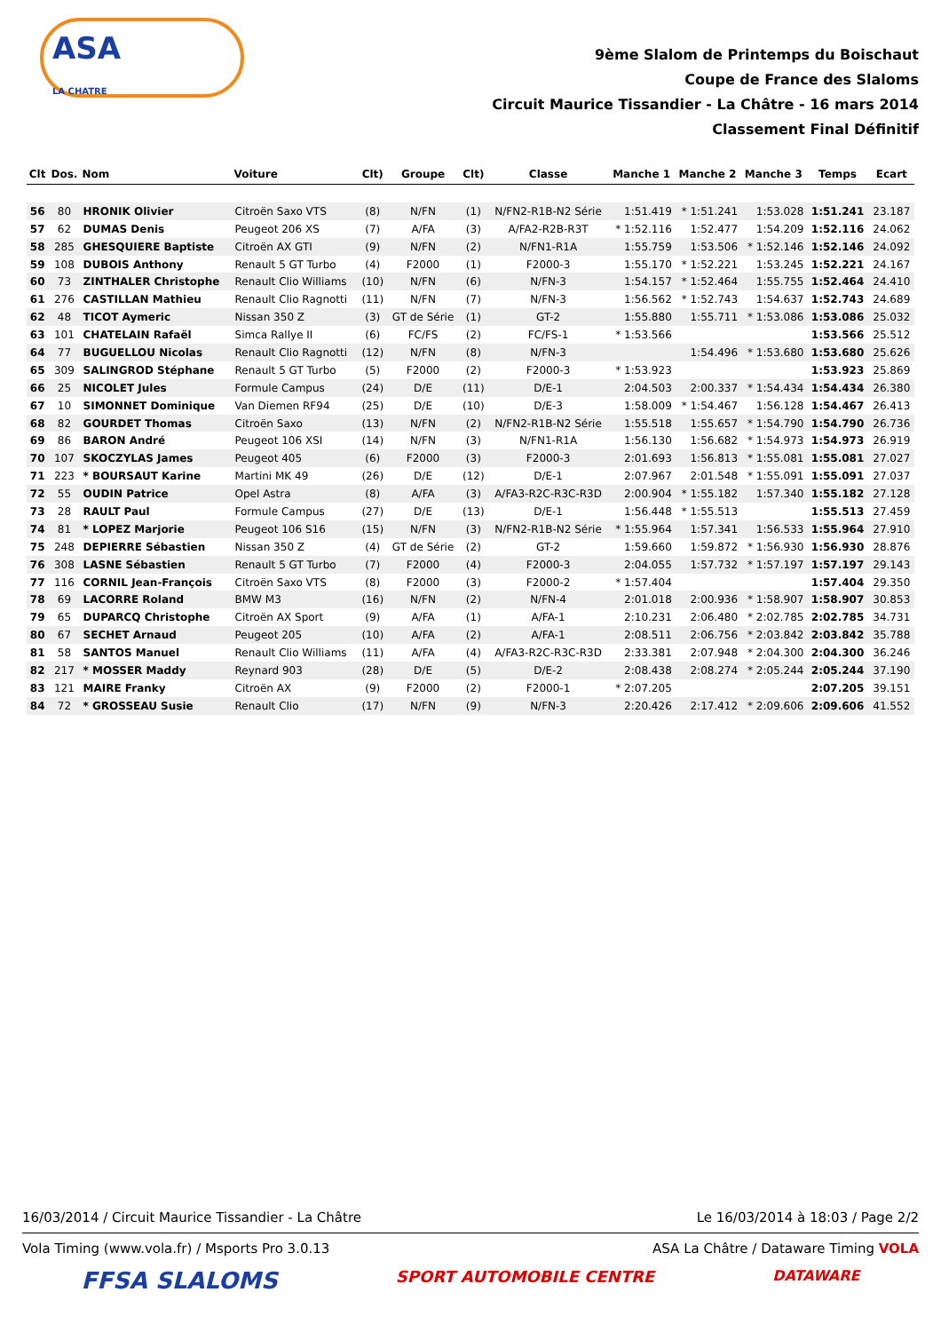ASA
LA CHATRE
9ème Slalom de Printemps du Boischaut
Coupe de France des Slaloms
Circuit Maurice Tissandier - La Châtre - 16 mars 2014
Classement Final Définitif
| Clt | Dos. | Nom | Voiture | Clt) | Groupe | Clt) | Classe | Manche 1 | Manche 2 | Manche 3 | Temps | Ecart |
| --- | --- | --- | --- | --- | --- | --- | --- | --- | --- | --- | --- | --- |
| 56 | 80 | HRONIK Olivier | Citroën Saxo VTS | (8) | N/FN | (1) | N/FN2-R1B-N2 Série | 1:51.419 | * 1:51.241 | 1:53.028 | 1:51.241 | 23.187 |
| 57 | 62 | DUMAS Denis | Peugeot 206 XS | (7) | A/FA | (3) | A/FA2-R2B-R3T | * 1:52.116 | 1:52.477 | 1:54.209 | 1:52.116 | 24.062 |
| 58 | 285 | GHESQUIERE Baptiste | Citroën AX GTI | (9) | N/FN | (2) | N/FN1-R1A | 1:55.759 | 1:53.506 | * 1:52.146 | 1:52.146 | 24.092 |
| 59 | 108 | DUBOIS Anthony | Renault 5 GT Turbo | (4) | F2000 | (1) | F2000-3 | 1:55.170 | * 1:52.221 | 1:53.245 | 1:52.221 | 24.167 |
| 60 | 73 | ZINTHALER Christophe | Renault Clio Williams | (10) | N/FN | (6) | N/FN-3 | 1:54.157 | * 1:52.464 | 1:55.755 | 1:52.464 | 24.410 |
| 61 | 276 | CASTILLAN Mathieu | Renault Clio Ragnotti | (11) | N/FN | (7) | N/FN-3 | 1:56.562 | * 1:52.743 | 1:54.637 | 1:52.743 | 24.689 |
| 62 | 48 | TICOT Aymeric | Nissan 350 Z | (3) | GT de Série | (1) | GT-2 | 1:55.880 | 1:55.711 | * 1:53.086 | 1:53.086 | 25.032 |
| 63 | 101 | CHATELAIN Rafaël | Simca Rallye II | (6) | FC/FS | (2) | FC/FS-1 | * 1:53.566 | | | 1:53.566 | 25.512 |
| 64 | 77 | BUGUELLOU Nicolas | Renault Clio Ragnotti | (12) | N/FN | (8) | N/FN-3 | | 1:54.496 | * 1:53.680 | 1:53.680 | 25.626 |
| 65 | 309 | SALINGROD Stéphane | Renault 5 GT Turbo | (5) | F2000 | (2) | F2000-3 | * 1:53.923 | | | 1:53.923 | 25.869 |
| 66 | 25 | NICOLET Jules | Formule Campus | (24) | D/E | (11) | D/E-1 | 2:04.503 | 2:00.337 | * 1:54.434 | 1:54.434 | 26.380 |
| 67 | 10 | SIMONNET Dominique | Van Diemen RF94 | (25) | D/E | (10) | D/E-3 | 1:58.009 | * 1:54.467 | 1:56.128 | 1:54.467 | 26.413 |
| 68 | 82 | GOURDET Thomas | Citroën Saxo | (13) | N/FN | (2) | N/FN2-R1B-N2 Série | 1:55.518 | 1:55.657 | * 1:54.790 | 1:54.790 | 26.736 |
| 69 | 86 | BARON André | Peugeot 106 XSI | (14) | N/FN | (3) | N/FN1-R1A | 1:56.130 | 1:56.682 | * 1:54.973 | 1:54.973 | 26.919 |
| 70 | 107 | SKOCZYLAS James | Peugeot 405 | (6) | F2000 | (3) | F2000-3 | 2:01.693 | 1:56.813 | * 1:55.081 | 1:55.081 | 27.027 |
| 71 | 223 | * BOURSAUT Karine | Martini MK 49 | (26) | D/E | (12) | D/E-1 | 2:07.967 | 2:01.548 | * 1:55.091 | 1:55.091 | 27.037 |
| 72 | 55 | OUDIN Patrice | Opel Astra | (8) | A/FA | (3) | A/FA3-R2C-R3C-R3D | 2:00.904 | * 1:55.182 | 1:57.340 | 1:55.182 | 27.128 |
| 73 | 28 | RAULT Paul | Formule Campus | (27) | D/E | (13) | D/E-1 | 1:56.448 | * 1:55.513 | | 1:55.513 | 27.459 |
| 74 | 81 | * LOPEZ Marjorie | Peugeot 106 S16 | (15) | N/FN | (3) | N/FN2-R1B-N2 Série | * 1:55.964 | 1:57.341 | 1:56.533 | 1:55.964 | 27.910 |
| 75 | 248 | DEPIERRE Sébastien | Nissan 350 Z | (4) | GT de Série | (2) | GT-2 | 1:59.660 | 1:59.872 | * 1:56.930 | 1:56.930 | 28.876 |
| 76 | 308 | LASNE Sébastien | Renault 5 GT Turbo | (7) | F2000 | (4) | F2000-3 | 2:04.055 | 1:57.732 | * 1:57.197 | 1:57.197 | 29.143 |
| 77 | 116 | CORNIL Jean-François | Citroën Saxo VTS | (8) | F2000 | (3) | F2000-2 | * 1:57.404 | | | 1:57.404 | 29.350 |
| 78 | 69 | LACORRE Roland | BMW M3 | (16) | N/FN | (2) | N/FN-4 | 2:01.018 | 2:00.936 | * 1:58.907 | 1:58.907 | 30.853 |
| 79 | 65 | DUPARCQ Christophe | Citroën AX Sport | (9) | A/FA | (1) | A/FA-1 | 2:10.231 | 2:06.480 | * 2:02.785 | 2:02.785 | 34.731 |
| 80 | 67 | SECHET Arnaud | Peugeot 205 | (10) | A/FA | (2) | A/FA-1 | 2:08.511 | 2:06.756 | * 2:03.842 | 2:03.842 | 35.788 |
| 81 | 58 | SANTOS Manuel | Renault Clio Williams | (11) | A/FA | (4) | A/FA3-R2C-R3C-R3D | 2:33.381 | 2:07.948 | * 2:04.300 | 2:04.300 | 36.246 |
| 82 | 217 | * MOSSER Maddy | Reynard 903 | (28) | D/E | (5) | D/E-2 | 2:08.438 | 2:08.274 | * 2:05.244 | 2:05.244 | 37.190 |
| 83 | 121 | MAIRE Franky | Citroën AX | (9) | F2000 | (2) | F2000-1 | * 2:07.205 | | | 2:07.205 | 39.151 |
| 84 | 72 | * GROSSEAU Susie | Renault Clio | (17) | N/FN | (9) | N/FN-3 | 2:20.426 | 2:17.412 | * 2:09.606 | 2:09.606 | 41.552 |
16/03/2014 / Circuit Maurice Tissandier - La Châtre Le 16/03/2014 à 18:03 / Page 2/2
Vola Timing (www.vola.fr) / Msports Pro 3.0.13 ASA La Châtre / Dataware Timing VOLA
FFSA SLALOMS SPORT AUTOMOBILE CENTRE DATAWARE